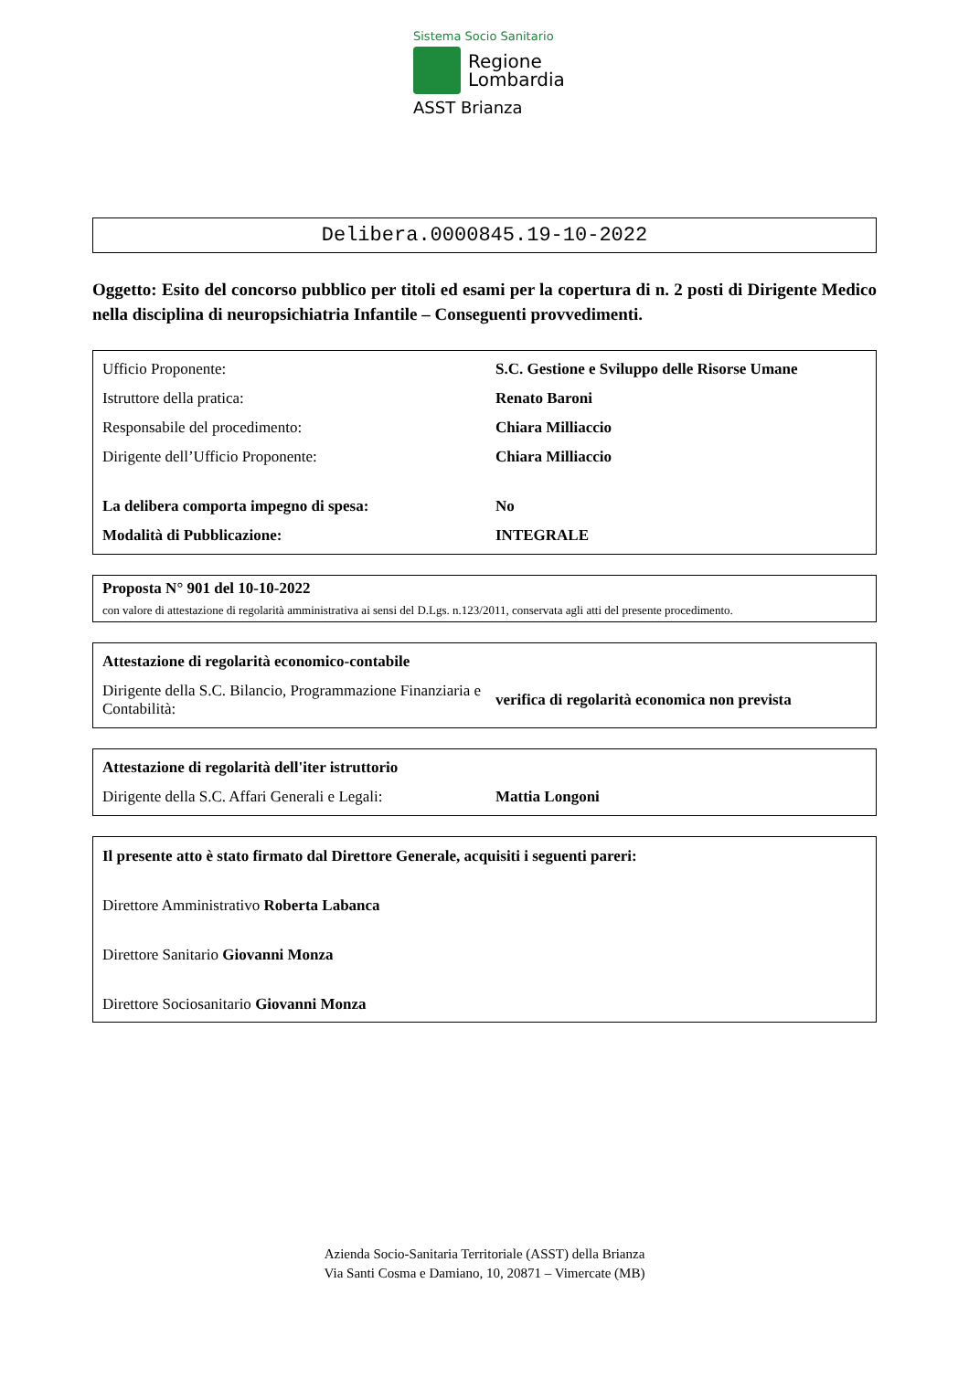Sistema Socio Sanitario
Regione
Lombardia
ASST Brianza
Delibera.0000845.19-10-2022
Oggetto: Esito del concorso pubblico per titoli ed esami per la copertura di n. 2 posti di Dirigente Medico nella disciplina di neuropsichiatria Infantile – Conseguenti provvedimenti.
| Ufficio Proponente: | S.C. Gestione e Sviluppo delle Risorse Umane |
| Istruttore della pratica: | Renato Baroni |
| Responsabile del procedimento: | Chiara Milliaccio |
| Dirigente dell’Ufficio Proponente: | Chiara Milliaccio |
| La delibera comporta impegno di spesa: | No |
| Modalità di Pubblicazione: | INTEGRALE |
Proposta N° 901 del 10-10-2022
con valore di attestazione di regolarità amministrativa ai sensi del D.Lgs. n.123/2011, conservata agli atti del presente procedimento.
| Attestazione di regolarità economico-contabile | |
| Dirigente della S.C. Bilancio, Programmazione Finanziaria e Contabilità: | verifica di regolarità economica non prevista |
| Attestazione di regolarità dell'iter istruttorio | |
| Dirigente della S.C. Affari Generali e Legali: | Mattia Longoni |
Il presente atto è stato firmato dal Direttore Generale, acquisiti i seguenti pareri:
Direttore Amministrativo Roberta Labanca
Direttore Sanitario Giovanni Monza
Direttore Sociosanitario Giovanni Monza
Azienda Socio-Sanitaria Territoriale (ASST) della Brianza
Via Santi Cosma e Damiano, 10, 20871 – Vimercate (MB)